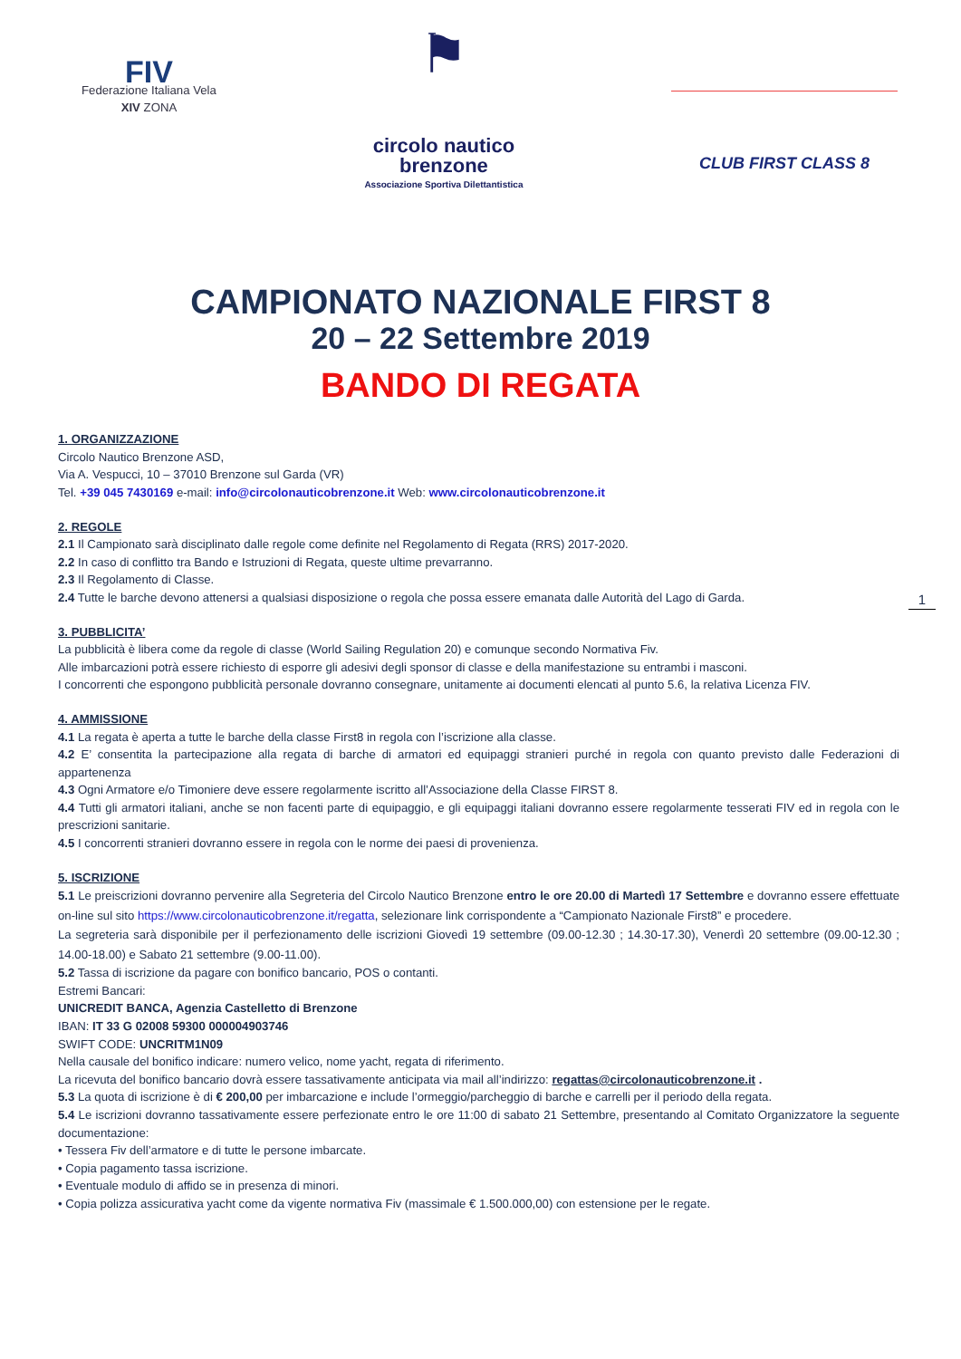FIV
Federazione Italiana Vela
XIV ZONA
⚑
circolo nautico
brenzone
Associazione Sportiva Dilettantistica
CLUB FIRST CLASS 8
CAMPIONATO NAZIONALE FIRST 8
20 – 22 Settembre 2019
BANDO DI REGATA
1
1. ORGANIZZAZIONE
Circolo Nautico Brenzone ASD,
Via A. Vespucci, 10 – 37010 Brenzone sul Garda (VR)
Tel. +39 045 7430169 e-mail: info@circolonauticobrenzone.it Web: www.circolonauticobrenzone.it
2. REGOLE
2.1 Il Campionato sarà disciplinato dalle regole come definite nel Regolamento di Regata (RRS) 2017-2020.
2.2 In caso di conflitto tra Bando e Istruzioni di Regata, queste ultime prevarranno.
2.3 Il Regolamento di Classe.
2.4 Tutte le barche devono attenersi a qualsiasi disposizione o regola che possa essere emanata dalle Autorità del Lago di Garda.
3. PUBBLICITA’
La pubblicità è libera come da regole di classe (World Sailing Regulation 20) e comunque secondo Normativa Fiv.
Alle imbarcazioni potrà essere richiesto di esporre gli adesivi degli sponsor di classe e della manifestazione su entrambi i masconi.
I concorrenti che espongono pubblicità personale dovranno consegnare, unitamente ai documenti elencati al punto 5.6, la relativa Licenza FIV.
4. AMMISSIONE
4.1 La regata è aperta a tutte le barche della classe First8 in regola con l’iscrizione alla classe.
4.2 E’ consentita la partecipazione alla regata di barche di armatori ed equipaggi stranieri purché in regola con quanto previsto dalle Federazioni di appartenenza
4.3 Ogni Armatore e/o Timoniere deve essere regolarmente iscritto all’Associazione della Classe FIRST 8.
4.4 Tutti gli armatori italiani, anche se non facenti parte di equipaggio, e gli equipaggi italiani dovranno essere regolarmente tesserati FIV ed in regola con le prescrizioni sanitarie.
4.5 I concorrenti stranieri dovranno essere in regola con le norme dei paesi di provenienza.
5. ISCRIZIONE
5.1 Le preiscrizioni dovranno pervenire alla Segreteria del Circolo Nautico Brenzone entro le ore 20.00 di Martedì 17 Settembre e dovranno essere effettuate on-line sul sito https://www.circolonauticobrenzone.it/regatta, selezionare link corrispondente a “Campionato Nazionale First8” e procedere.
La segreteria sarà disponibile per il perfezionamento delle iscrizioni Giovedì 19 settembre (09.00-12.30 ; 14.30-17.30), Venerdì 20 settembre (09.00-12.30 ; 14.00-18.00) e Sabato 21 settembre (9.00-11.00).
5.2 Tassa di iscrizione da pagare con bonifico bancario, POS o contanti.
Estremi Bancari:
UNICREDIT BANCA, Agenzia Castelletto di Brenzone
IBAN: IT 33 G 02008 59300 000004903746
SWIFT CODE: UNCRITM1N09
Nella causale del bonifico indicare: numero velico, nome yacht, regata di riferimento.
La ricevuta del bonifico bancario dovrà essere tassativamente anticipata via mail all’indirizzo: regattas@circolonauticobrenzone.it .
5.3 La quota di iscrizione è di € 200,00 per imbarcazione e include l’ormeggio/parcheggio di barche e carrelli per il periodo della regata.
5.4 Le iscrizioni dovranno tassativamente essere perfezionate entro le ore 11:00 di sabato 21 Settembre, presentando al Comitato Organizzatore la seguente documentazione:
• Tessera Fiv dell’armatore e di tutte le persone imbarcate.
• Copia pagamento tassa iscrizione.
• Eventuale modulo di affido se in presenza di minori.
• Copia polizza assicurativa yacht come da vigente normativa Fiv (massimale € 1.500.000,00) con estensione per le regate.